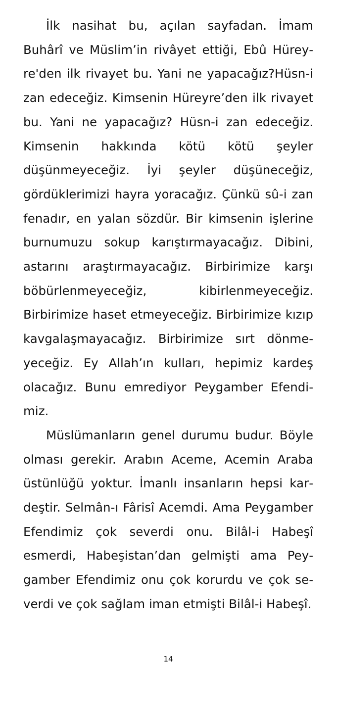İlk nasihat bu, açılan sayfadan. İmam Buhârî ve Müslim’in rivâyet ettiği, Ebû Hürey­re'den ilk rivayet bu. Yani ne yapaca­ğız?Hüsn-i zan edeceğiz. Kimsenin Hü­reyre’den ilk rivayet bu. Yani ne yapacağız? Hüsn-i zan edeceğiz. Kimsenin hakkında kötü kötü şeyler düşünmeyeceğiz. İyi şeyler düşüne­ceğiz, gördüklerimizi hayra yoracağız. Çünkü sû-i zan fenadır, en yalan sözdür. Bir kimsenin işlerine burnumuzu sokup karıştırmayacağız. Dibini, astarını araştırmayacağız. Birbirimize karşı böbürlenmeyeceğiz, kibirlenmeyeceğiz. Birbirimize haset etmeyeceğiz. Birbirimize kı­zıp kavgalaşmayacağız. Birbirimize sırt dönme­yeceğiz. Ey Allah’ın kulları, hepimiz kardeş olacağız. Bunu emrediyor Peygamber Efendi­miz.
Müslümanların genel durumu budur. Böyle olması gerekir. Arabın Aceme, Acemin Araba üstünlüğü yoktur. İmanlı insanların hepsi kar­deştir. Selmân-ı Fârisî Acemdi. Ama Peygam­ber Efendimiz çok severdi onu. Bilâl-i Habeşî esmerdi, Habeşistan’dan gelmişti ama Pey­gamber Efendimiz onu çok korurdu ve çok se­verdi ve çok sağlam iman etmişti Bilâl-i Habeşî.
14